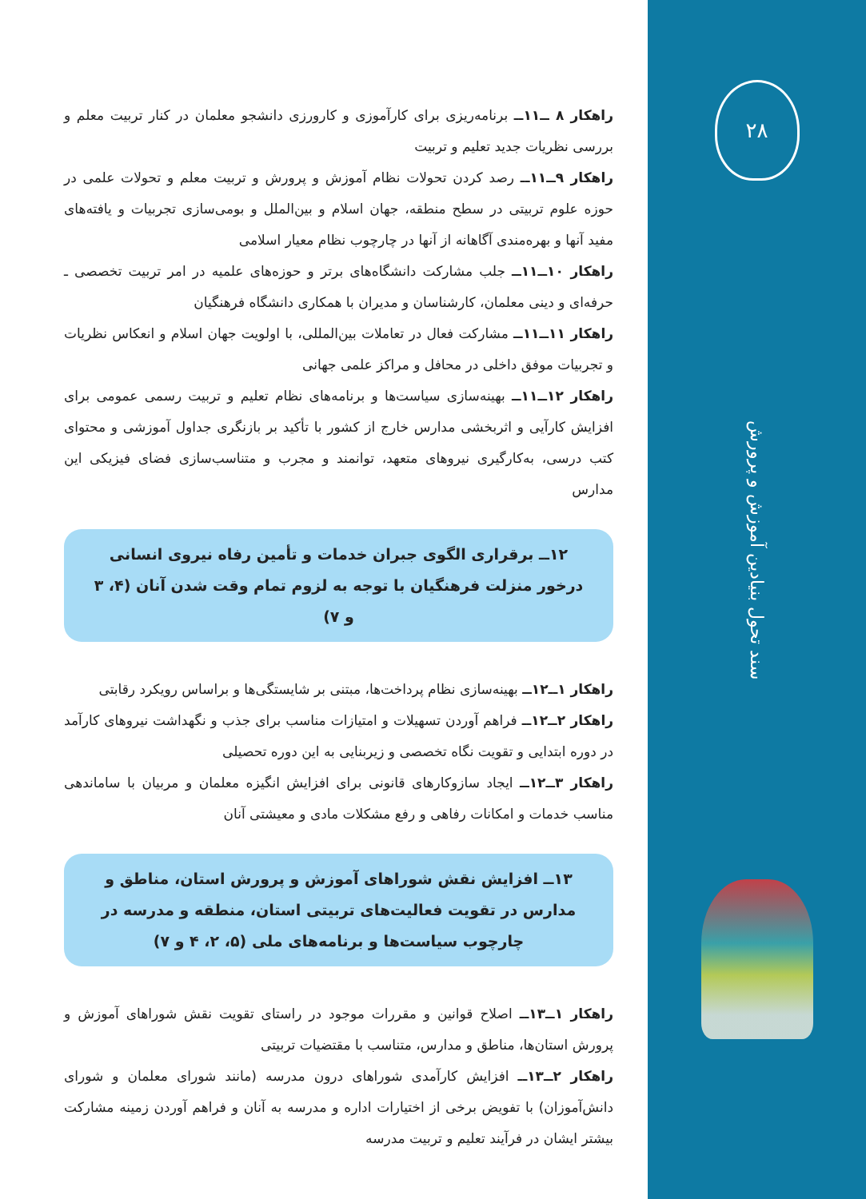۲۸
سند تحول بنیادین آموزش و پرورش
راهکار ۸ ــ۱۱ــ برنامه‌ریزی برای کارآموزی و کارورزی دانشجو معلمان در کنار تربیت معلم و بررسی نظریات جدید تعلیم و تربیت
راهکار ۹ــ۱۱ــ رصد کردن تحولات نظام آموزش و پرورش و تربیت معلم و تحولات علمی در حوزه علوم تربیتی در سطح منطقه، جهان اسلام و بین‌الملل و بومی‌سازی تجربیات و یافته‌های مفید آنها و بهره‌مندی آگاهانه از آنها در چارچوب نظام معیار اسلامی
راهکار ۱۰ــ۱۱ــ جلب مشارکت دانشگاه‌های برتر و حوزه‌های علمیه در امر تربیت تخصصی ـ حرفه‌ای و دینی معلمان، کارشناسان و مدیران با همکاری دانشگاه فرهنگیان
راهکار ۱۱ــ۱۱ــ مشارکت فعال در تعاملات بین‌المللی، با اولویت جهان اسلام و انعکاس نظریات و تجربیات موفق داخلی در محافل و مراکز علمی جهانی
راهکار ۱۲ــ۱۱ــ بهینه‌سازی سیاست‌ها و برنامه‌های نظام تعلیم و تربیت رسمی عمومی برای افزایش کارآیی و اثربخشی مدارس خارج از کشور با تأکید بر بازنگری جداول آموزشی و محتوای کتب درسی، به‌کارگیری نیروهای متعهد، توانمند و مجرب و متناسب‌سازی فضای فیزیکی این مدارس
۱۲ــ برقراری الگوی جبران خدمات و تأمین رفاه نیروی انسانی درخور منزلت فرهنگیان با توجه به لزوم تمام وقت شدن آنان (۴، ۳ و ۷)
راهکار ۱ــ۱۲ــ بهینه‌سازی نظام پرداخت‌ها، مبتنی بر شایستگی‌ها و براساس رویکرد رقابتی
راهکار ۲ــ۱۲ــ فراهم آوردن تسهیلات و امتیازات مناسب برای جذب و نگهداشت نیروهای کارآمد در دوره ابتدایی و تقویت نگاه تخصصی و زیربنایی به این دوره تحصیلی
راهکار ۳ــ۱۲ــ ایجاد سازوکارهای قانونی برای افزایش انگیزه معلمان و مربیان با ساماندهی مناسب خدمات و امکانات رفاهی و رفع مشکلات مادی و معیشتی آنان
۱۳ــ افزایش نقش شوراهای آموزش و پرورش استان، مناطق و مدارس در تقویت فعالیت‌های تربیتی استان، منطقه و مدرسه در چارچوب سیاست‌ها و برنامه‌های ملی (۵، ۲، ۴ و ۷)
راهکار ۱ــ۱۳ــ اصلاح قوانین و مقررات موجود در راستای تقویت نقش شوراهای آموزش و پرورش استان‌ها، مناطق و مدارس، متناسب با مقتضیات تربیتی
راهکار ۲ــ۱۳ــ افزایش کارآمدی شوراهای درون مدرسه (مانند شورای معلمان و شورای دانش‌آموزان) با تفویض برخی از اختیارات اداره و مدرسه به آنان و فراهم آوردن زمینه مشارکت بیشتر ایشان در فرآیند تعلیم و تربیت مدرسه